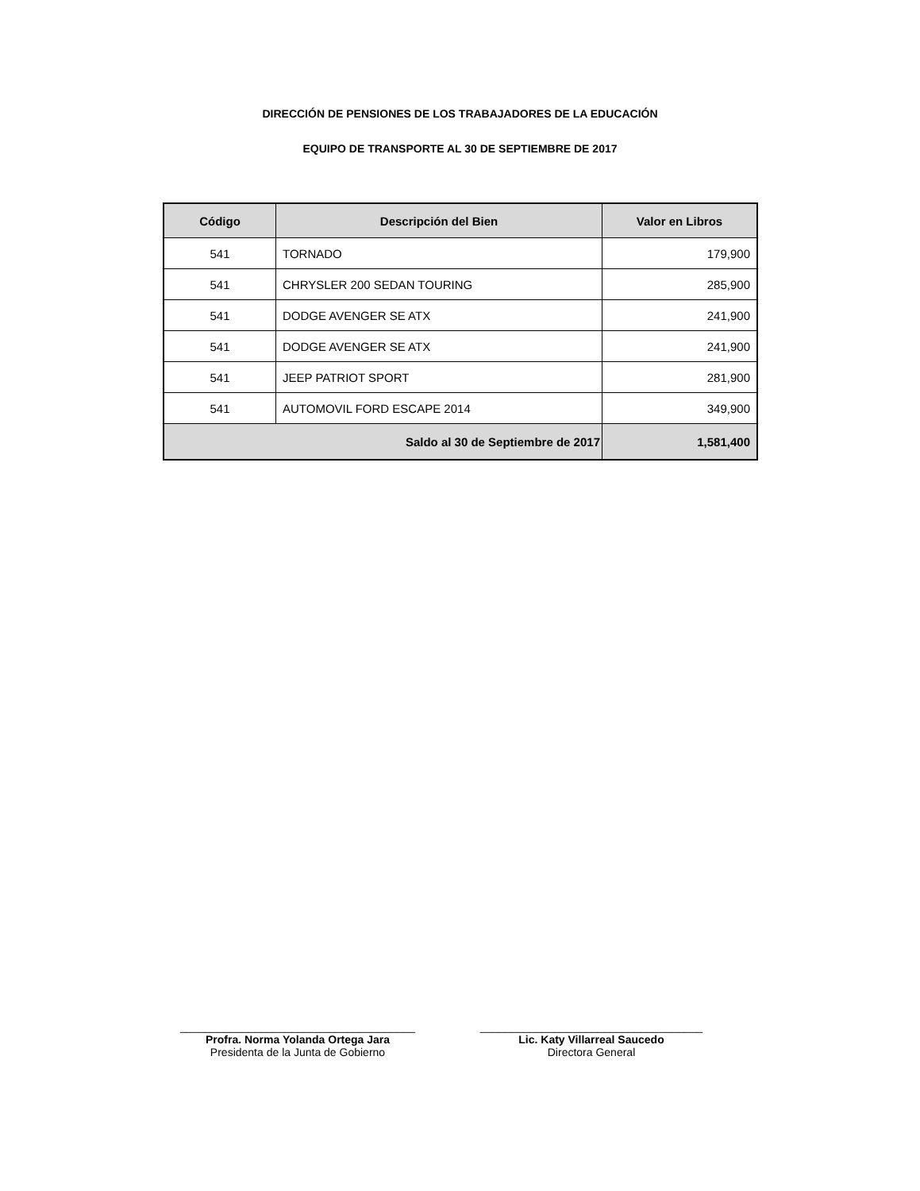DIRECCIÓN DE PENSIONES DE LOS TRABAJADORES DE LA EDUCACIÓN
EQUIPO DE TRANSPORTE AL 30 DE SEPTIEMBRE DE 2017
| Código | Descripción del Bien | Valor en Libros |
| --- | --- | --- |
| 541 | TORNADO | 179,900 |
| 541 | CHRYSLER 200 SEDAN TOURING | 285,900 |
| 541 | DODGE AVENGER SE ATX | 241,900 |
| 541 | DODGE AVENGER SE ATX | 241,900 |
| 541 | JEEP PATRIOT SPORT | 281,900 |
| 541 | AUTOMOVIL FORD ESCAPE 2014 | 349,900 |
| Saldo al 30 de Septiembre de 2017 | | 1,581,400 |
______________________________________
Profra. Norma Yolanda Ortega Jara
Presidenta de la Junta de Gobierno
____________________________________
Lic. Katy Villarreal Saucedo
Directora General